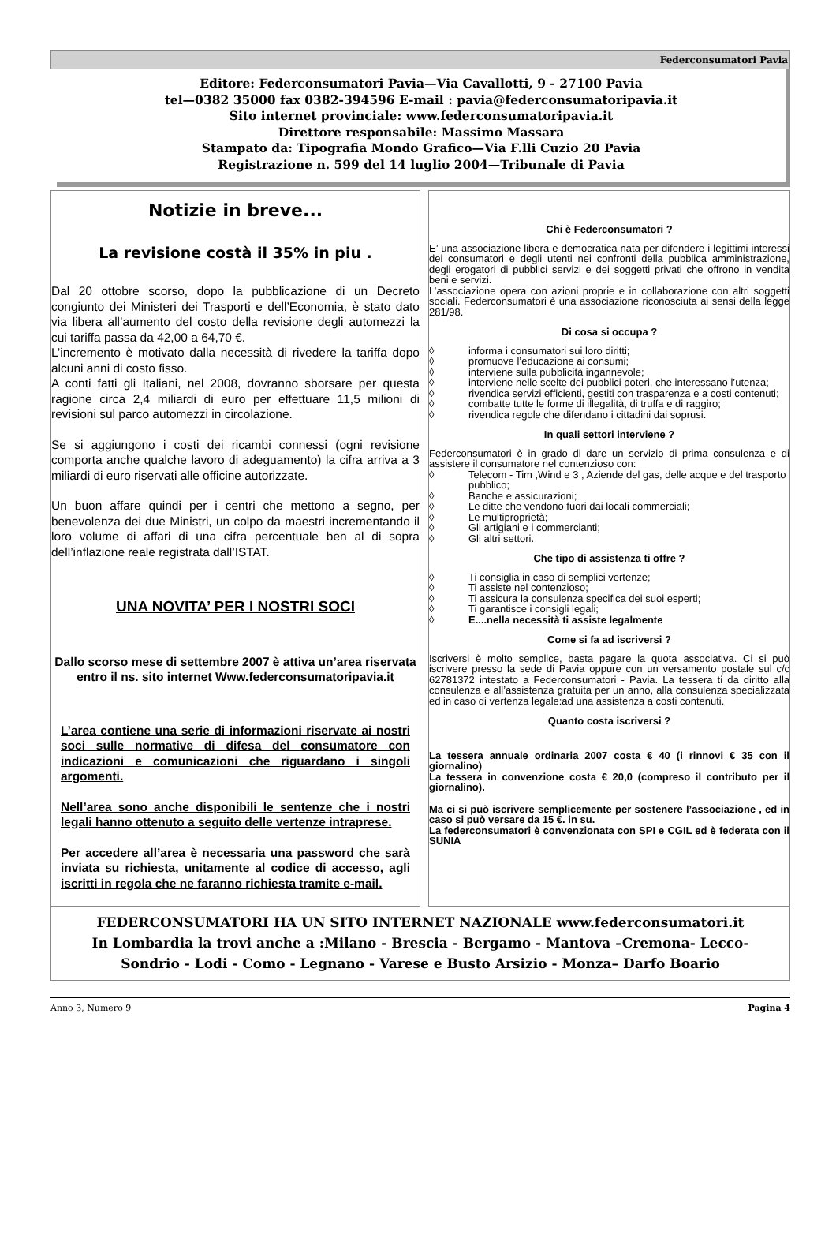Federconsumatori Pavia
Editore: Federconsumatori Pavia—Via Cavallotti, 9 - 27100 Pavia
tel—0382 35000 fax 0382-394596 E-mail : pavia@federconsumatoripavia.it
Sito internet provinciale: www.federconsumatoripavia.it
Direttore responsabile: Massimo Massara
Stampato da: Tipografia Mondo Grafico—Via F.lli Cuzio 20 Pavia
Registrazione n. 599 del 14 luglio 2004—Tribunale di Pavia
Notizie in breve...
La revisione costà il 35% in piu .
Dal 20 ottobre scorso, dopo la pubblicazione di un Decreto congiunto dei Ministeri dei Trasporti e dell’Economia, è stato dato via libera all’aumento del costo della revisione degli automezzi la cui tariffa passa da 42,00 a 64,70 €.
L’incremento è motivato dalla necessità di rivedere la tariffa dopo alcuni anni di costo fisso.
A conti fatti gli Italiani, nel 2008, dovranno sborsare per questa ragione circa 2,4 miliardi di euro per effettuare 11,5 milioni di revisioni sul parco automezzi in circolazione.
Se si aggiungono i costi dei ricambi connessi (ogni revisione comporta anche qualche lavoro di adeguamento) la cifra arriva a 3 miliardi di euro riservati alle officine autorizzate.
Un buon affare quindi per i centri che mettono a segno, per benevolenza dei due Ministri, un colpo da maestri incrementando il loro volume di affari di una cifra percentuale ben al di sopra dell’inflazione reale registrata dall’ISTAT.
UNA NOVITA’ PER I NOSTRI SOCI
Dallo scorso mese di settembre 2007 è attiva un’area riservata entro il ns. sito internet Www.federconsumatoripavia.it
L’area contiene una serie di informazioni riservate ai nostri soci sulle normative di difesa del consumatore con indicazioni e comunicazioni che riguardano i singoli argomenti.
Nell’area sono anche disponibili le sentenze che i nostri legali hanno ottenuto a seguito delle vertenze intraprese.
Per accedere all’area è necessaria una password che sarà inviata su richiesta, unitamente al codice di accesso, agli iscritti in regola che ne faranno richiesta tramite e-mail.
Chi è Federconsumatori ?
E’ una associazione libera e democratica nata per difendere i legittimi interessi dei consumatori e degli utenti nei confronti della pubblica amministrazione, degli erogatori di pubblici servizi e dei soggetti privati che offrono in vendita beni e servizi.
L’associazione opera con azioni proprie e in collaborazione con altri soggetti sociali. Federconsumatori è una associazione riconosciuta ai sensi della legge 281/98.
Di cosa si occupa ?
◊ informa i consumatori sui loro diritti;
◊ promuove l’educazione ai consumi;
◊ interviene sulla pubblicità ingannevole;
◊ interviene nelle scelte dei pubblici poteri, che interessano l’utenza;
◊ rivendica servizi efficienti, gestiti con trasparenza e a costi contenuti;
◊ combatte tutte le forme di illegalità, di truffa e di raggiro;
◊ rivendica regole che difendano i cittadini dai soprusi.
In quali settori interviene ?
Federconsumatori è in grado di dare un servizio di prima consulenza e di assistere il consumatore nel contenzioso con:
◊ Telecom - Tim ,Wind e 3 , Aziende del gas, delle acque e del trasporto pubblico;
◊ Banche e assicurazioni;
◊ Le ditte che vendono fuori dai locali commerciali;
◊ Le multiproprietà;
◊ Gli artigiani e i commercianti;
◊ Gli altri settori.
Che tipo di assistenza ti offre ?
◊ Ti consiglia in caso di semplici vertenze;
◊ Ti assiste nel contenzioso;
◊ Ti assicura la consulenza specifica dei suoi esperti;
◊ Ti garantisce i consigli legali;
◊ E....nella necessità ti assiste legalmente
Come si fa ad iscriversi ?
Iscriversi è molto semplice, basta pagare la quota associativa. Ci si può iscrivere presso la sede di Pavia oppure con un versamento postale sul c/c 62781372 intestato a Federconsumatori - Pavia. La tessera ti da diritto alla consulenza e all’assistenza gratuita per un anno, alla consulenza specializzata ed in caso di vertenza legale:ad una assistenza a costi contenuti.
Quanto costa iscriversi ?
La tessera annuale ordinaria 2007 costa € 40 (i rinnovi € 35 con il giornalino)
La tessera in convenzione costa € 20,0 (compreso il contributo per il giornalino).
Ma ci si può iscrivere semplicemente per sostenere l’associazione , ed in caso si può versare da 15 €. in su.
La federconsumatori è convenzionata con SPI e CGIL ed è federata con il SUNIA
FEDERCONSUMATORI HA UN SITO INTERNET NAZIONALE www.federconsumatori.it
In Lombardia la trovi anche a :Milano - Brescia - Bergamo - Mantova –Cremona- Lecco-
Sondrio - Lodi - Como - Legnano - Varese e Busto Arsizio - Monza– Darfo Boario
Anno 3, Numero 9 Pagina 4